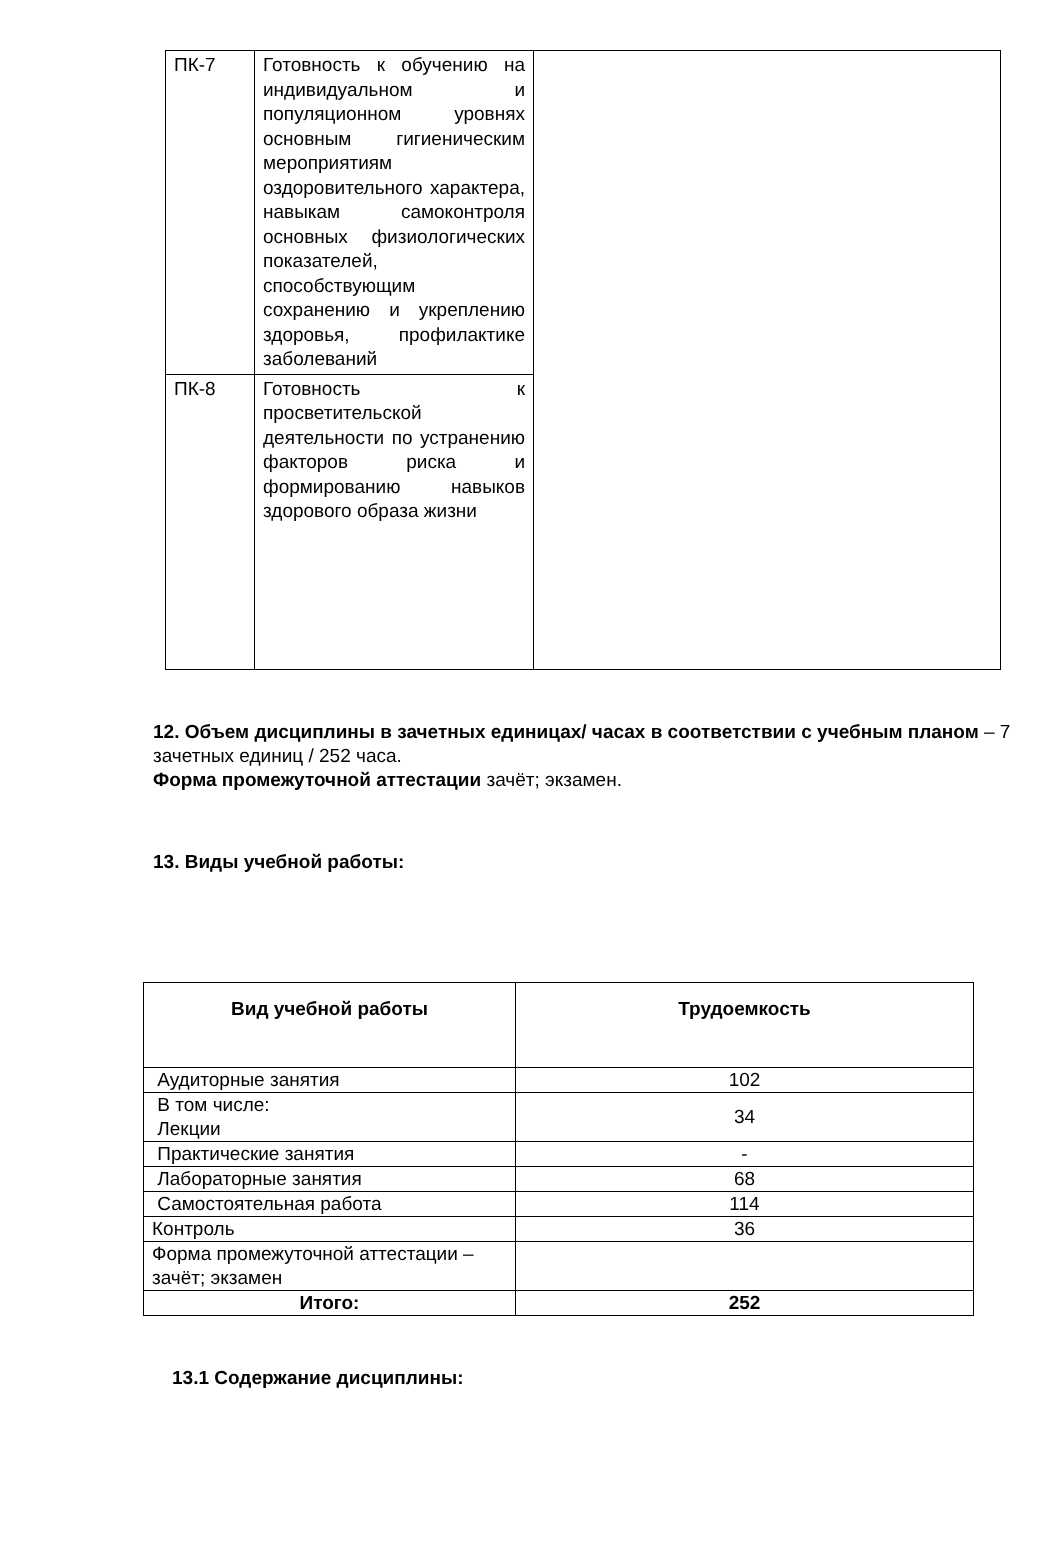| ПК-7 | Готовность к обучению на индивидуальном и популяционном уровнях основным гигиеническим мероприятиям оздоровительного характера, навыкам самоконтроля основных физиологических показателей, способствующим сохранению и укреплению здоровья, профилактике заболеваний | |
| ПК-8 | Готовность к просветительской деятельности по устранению факторов риска и формированию навыков здорового образа жизни | |
12. Объем дисциплины в зачетных единицах/ часах в соответствии с учебным планом – 7 зачетных единиц / 252 часа.
Форма промежуточной аттестации зачёт; экзамен.
13. Виды учебной работы:
| Вид учебной работы | Трудоемкость |
| --- | --- |
| Аудиторные занятия | 102 |
| В том числе: Лекции | 34 |
| Практические занятия | - |
| Лабораторные занятия | 68 |
| Самостоятельная работа | 114 |
| Контроль | 36 |
| Форма промежуточной аттестации – зачёт; экзамен | |
| Итого: | 252 |
13.1 Содержание дисциплины: